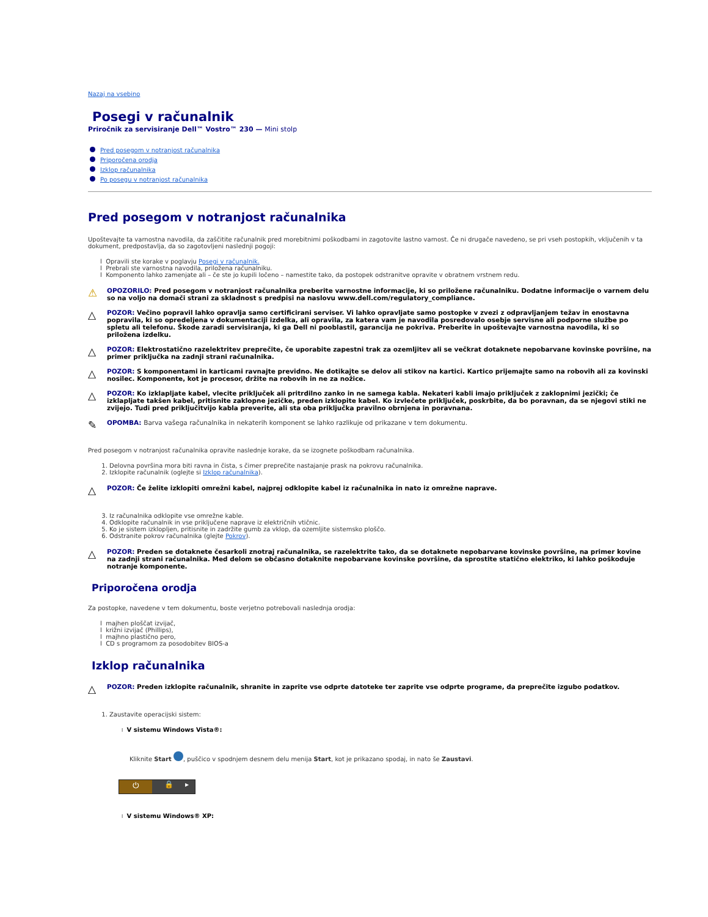Nazaj na vsebino
Posegi v računalnik
Priročnik za servisiranje Dell™ Vostro™ 230 — Mini stolp
Pred posegom v notranjost računalnika
Priporočena orodja
Izklop računalnika
Po posegu v notranjost računalnika
Pred posegom v notranjost računalnika
Upoštevajte ta varnostna navodila, da zaščitite računalnik pred morebitnimi poškodbami in zagotovite lastno varnost. Če ni drugače navedeno, se pri vseh postopkih, vključenih v ta dokument, predpostavlja, da so zagotovljeni naslednji pogoji:
l Opravili ste korake v poglavju Posegi v računalnik.
l Prebrali ste varnostna navodila, priložena računalniku.
l Komponento lahko zamenjate ali – če ste jo kupili ločeno – namestite tako, da postopek odstranitve opravite v obratnem vrstnem redu.
⚠
OPOZORILO: Pred posegom v notranjost računalnika preberite varnostne informacije, ki so priložene računalniku. Dodatne informacije o varnem delu so na voljo na domači strani za skladnost s predpisi na naslovu www.dell.com/regulatory_compliance.
△
POZOR: Večino popravil lahko opravlja samo certificirani serviser. Vi lahko opravljate samo postopke v zvezi z odpravljanjem težav in enostavna popravila, ki so opredeljena v dokumentaciji izdelka, ali opravila, za katera vam je navodila posredovalo osebje servisne ali podporne službe po spletu ali telefonu. Škode zaradi servisiranja, ki ga Dell ni pooblastil, garancija ne pokriva. Preberite in upoštevajte varnostna navodila, ki so priložena izdelku.
△
POZOR: Elektrostatično razelektritev preprečite, če uporabite zapestni trak za ozemljitev ali se večkrat dotaknete nepobarvane kovinske površine, na primer priključka na zadnji strani računalnika.
△
POZOR: S komponentami in karticami ravnajte previdno. Ne dotikajte se delov ali stikov na kartici. Kartico prijemajte samo na robovih ali za kovinski nosilec. Komponente, kot je procesor, držite na robovih in ne za nožice.
△
POZOR: Ko izklapljate kabel, vlecite priključek ali pritrdilno zanko in ne samega kabla. Nekateri kabli imajo priključek z zaklopnimi jezički; če izklapljate takšen kabel, pritisnite zaklopne jezičke, preden izklopite kabel. Ko izvlečete priključek, poskrbite, da bo poravnan, da se njegovi stiki ne zvijejo. Tudi pred priključitvijo kabla preverite, ali sta oba priključka pravilno obrnjena in poravnana.
✎
OPOMBA: Barva vašega računalnika in nekaterih komponent se lahko razlikuje od prikazane v tem dokumentu.
Pred posegom v notranjost računalnika opravite naslednje korake, da se izognete poškodbam računalnika.
1. Delovna površina mora biti ravna in čista, s čimer preprečite nastajanje prask na pokrovu računalnika.
2. Izklopite računalnik (oglejte si Izklop računalnika).
△
POZOR: Če želite izklopiti omrežni kabel, najprej odklopite kabel iz računalnika in nato iz omrežne naprave.
3. Iz računalnika odklopite vse omrežne kable.
4. Odklopite računalnik in vse priključene naprave iz električnih vtičnic.
5. Ko je sistem izklopljen, pritisnite in zadržite gumb za vklop, da ozemljite sistemsko ploščo.
6. Odstranite pokrov računalnika (glejte Pokrov).
△
POZOR: Preden se dotaknete česarkoli znotraj računalnika, se razelektrite tako, da se dotaknete nepobarvane kovinske površine, na primer kovine na zadnji strani računalnika. Med delom se občasno dotaknite nepobarvane kovinske površine, da sprostite statično elektriko, ki lahko poškoduje notranje komponente.
Priporočena orodja
Za postopke, navedene v tem dokumentu, boste verjetno potrebovali naslednja orodja:
l majhen ploščat izvijač,
l križni izvijač (Phillips),
l majhno plastično pero,
l CD s programom za posodobitev BIOS-a
Izklop računalnika
△
POZOR: Preden izklopite računalnik, shranite in zaprite vse odprte datoteke ter zaprite vse odprte programe, da preprečite izgubo podatkov.
1. Zaustavite operacijski sistem:
l V sistemu Windows Vista®:
Kliknite Start , puščico v spodnjem desnem delu menija Start, kot je prikazano spodaj, in nato še Zaustavi.
⏻ 🔒 ▸
l V sistemu Windows® XP: